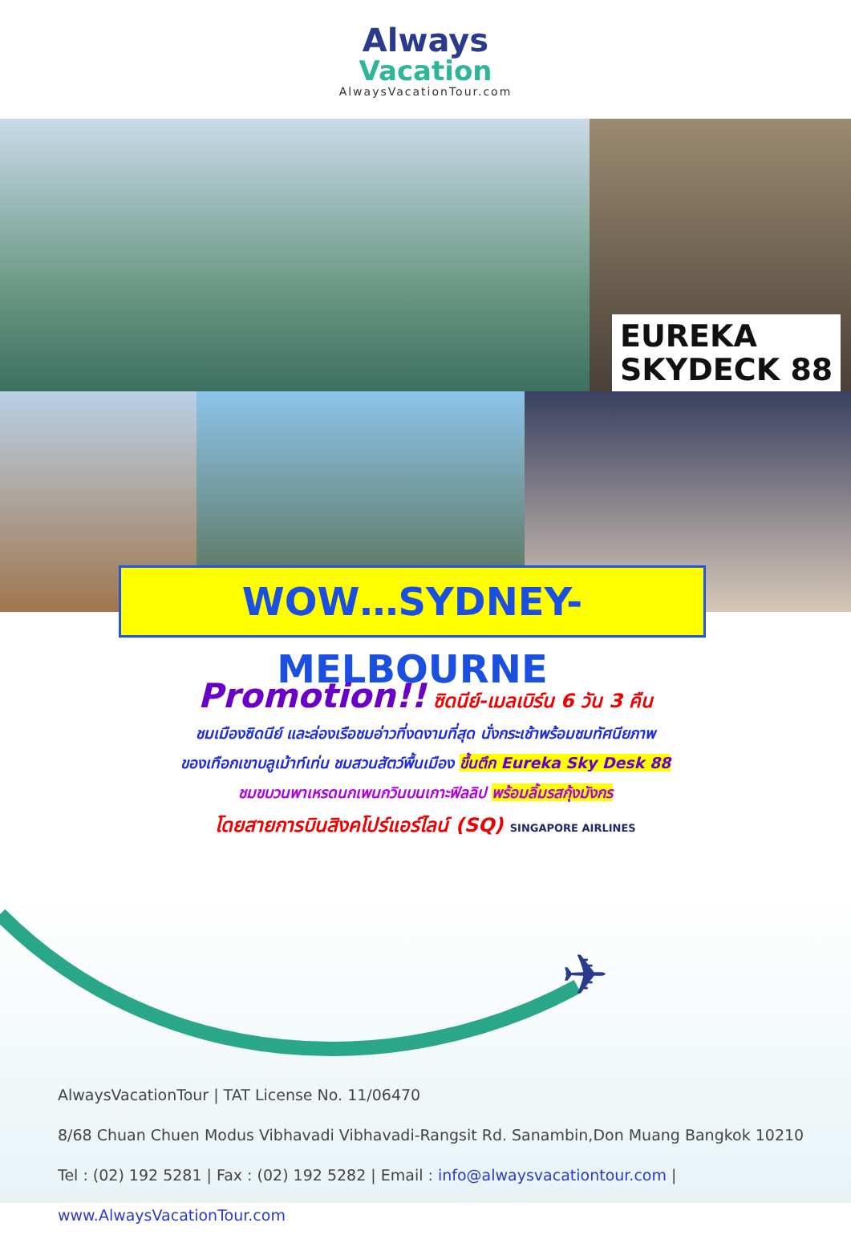✈
Always
Vacation
AlwaysVacationTour.com
EUREKA
SKYDECK 88
WOW…SYDNEY-MELBOURNE
Promotion!! ซิดนีย์-เมลเบิร์น 6 วัน 3 คืน
ชมเมืองซิดนีย์ และล่องเรือชมอ่าวที่งดงามที่สุด นั่งกระเช้าพร้อมชมทัศนียภาพ
ของเทือกเขาบลูเม้าท์เท่น ชมสวนสัตว์พื้นเมือง ขึ้นตึก Eureka Sky Desk 88
ชมขบวนพาเหรดนกเพนกวินบนเกาะฟิลลิป พร้อมลิ้มรสกุ้งมังกร
โดยสายการบินสิงคโปร์แอร์ไลน์ (SQ) SINGAPORE AIRLINES
AlwaysVacationTour | TAT License No. 11/06470
8/68 Chuan Chuen Modus Vibhavadi Vibhavadi-Rangsit Rd. Sanambin,Don Muang Bangkok 10210
Tel : (02) 192 5281 | Fax : (02) 192 5282 | Email : info@alwaysvacationtour.com | www.AlwaysVacationTour.com